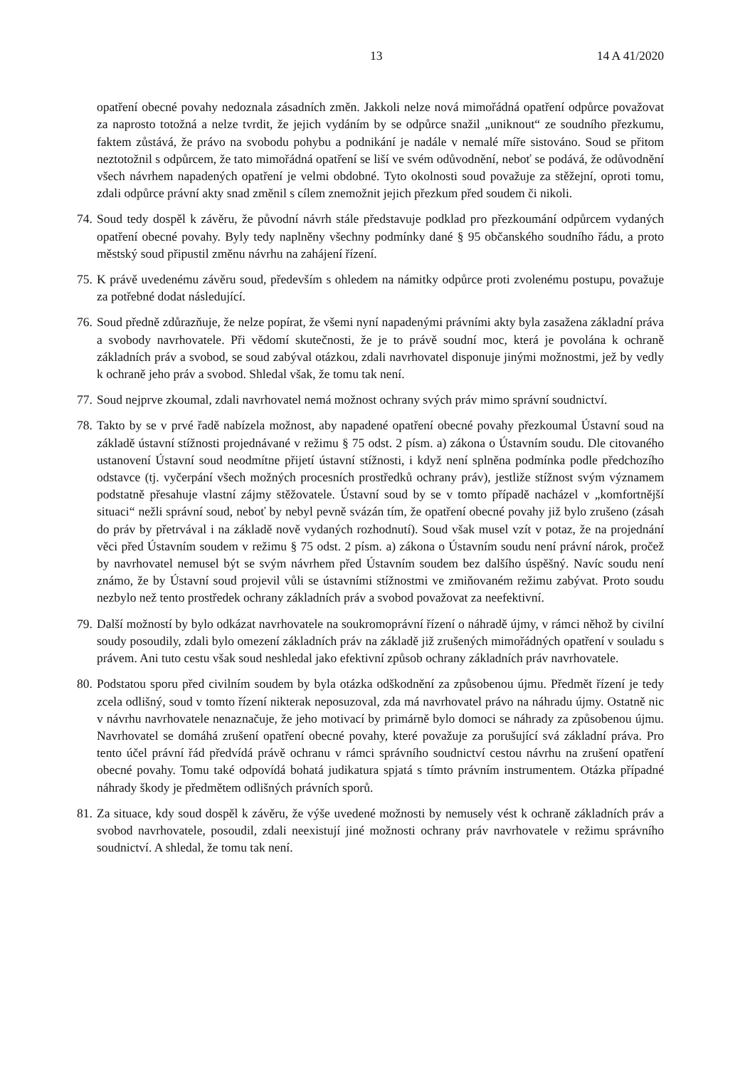13 14 A 41/2020
opatření obecné povahy nedoznala zásadních změn. Jakkoli nelze nová mimořádná opatření odpůrce považovat za naprosto totožná a nelze tvrdit, že jejich vydáním by se odpůrce snažil „uniknout“ ze soudního přezkumu, faktem zůstává, že právo na svobodu pohybu a podnikání je nadále v nemalé míře sistováno. Soud se přitom neztotožnil s odpůrcem, že tato mimořádná opatření se liší ve svém odůvodnění, neboť se podává, že odůvodnění všech návrhem napadených opatření je velmi obdobné. Tyto okolnosti soud považuje za stěžejní, oproti tomu, zdali odpůrce právní akty snad změnil s cílem znemožnit jejich přezkum před soudem či nikoli.
74. Soud tedy dospěl k závěru, že původní návrh stále představuje podklad pro přezkoumání odpůrcem vydaných opatření obecné povahy. Byly tedy naplněny všechny podmínky dané § 95 občanského soudního řádu, a proto městský soud připustil změnu návrhu na zahájení řízení.
75. K právě uvedenému závěru soud, především s ohledem na námitky odpůrce proti zvolenému postupu, považuje za potřebné dodat následující.
76. Soud předně zdůrazňuje, že nelze popírat, že všemi nyní napadenými právními akty byla zasažena základní práva a svobody navrhovatele. Při vědomí skutečnosti, že je to právě soudní moc, která je povolána k ochraně základních práv a svobod, se soud zabýval otázkou, zdali navrhovatel disponuje jinými možnostmi, jež by vedly k ochraně jeho práv a svobod. Shledal však, že tomu tak není.
77. Soud nejprve zkoumal, zdali navrhovatel nemá možnost ochrany svých práv mimo správní soudnictví.
78. Takto by se v prvé řadě nabízela možnost, aby napadené opatření obecné povahy přezkoumal Ústavní soud na základě ústavní stížnosti projednávané v režimu § 75 odst. 2 písm. a) zákona o Ústavním soudu. Dle citovaného ustanovení Ústavní soud neodmítne přijetí ústavní stížnosti, i když není splněna podmínka podle předchozího odstavce (tj. vyčerpání všech možných procesních prostředků ochrany práv), jestliže stížnost svým významem podstatně přesahuje vlastní zájmy stěžovatele. Ústavní soud by se v tomto případě nacházel v „komfortnější situaci“ nežli správní soud, neboť by nebyl pevně svázán tím, že opatření obecné povahy již bylo zrušeno (zásah do práv by přetrvával i na základě nově vydaných rozhodnutí). Soud však musel vzít v potaz, že na projednání věci před Ústavním soudem v režimu § 75 odst. 2 písm. a) zákona o Ústavním soudu není právní nárok, pročež by navrhovatel nemusel být se svým návrhem před Ústavním soudem bez dalšího úspěšný. Navíc soudu není známo, že by Ústavní soud projevil vůli se ústavními stížnostmi ve zmiňovaném režimu zabývat. Proto soudu nezbylo než tento prostředek ochrany základních práv a svobod považovat za neefektivní.
79. Další možností by bylo odkázat navrhovatele na soukromoprávní řízení o náhradě újmy, v rámci něhož by civilní soudy posoudily, zdali bylo omezení základních práv na základě již zrušených mimořádných opatření v souladu s právem. Ani tuto cestu však soud neshledal jako efektivní způsob ochrany základních práv navrhovatele.
80. Podstatou sporu před civilním soudem by byla otázka odškodnění za způsobenou újmu. Předmět řízení je tedy zcela odlišný, soud v tomto řízení nikterak neposuzoval, zda má navrhovatel právo na náhradu újmy. Ostatně nic v návrhu navrhovatele nenaznačuje, že jeho motivací by primárně bylo domoci se náhrady za způsobenou újmu. Navrhovatel se domáhá zrušení opatření obecné povahy, které považuje za porušující svá základní práva. Pro tento účel právní řád předvídá právě ochranu v rámci správního soudnictví cestou návrhu na zrušení opatření obecné povahy. Tomu také odpovídá bohatá judikatura spjatá s tímto právním instrumentem. Otázka případné náhrady škody je předmětem odlišných právních sporů.
81. Za situace, kdy soud dospěl k závěru, že výše uvedené možnosti by nemusely vést k ochraně základních práv a svobod navrhovatele, posoudil, zdali neexistují jiné možnosti ochrany práv navrhovatele v režimu správního soudnictví. A shledal, že tomu tak není.